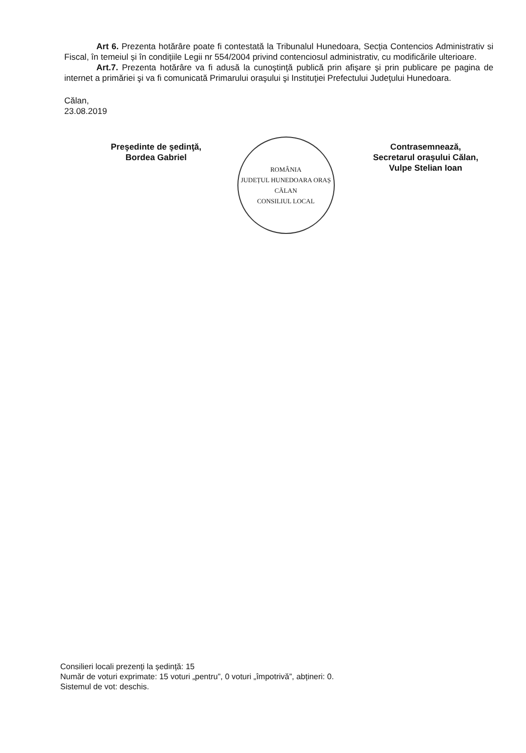Art 6. Prezenta hotărâre poate fi contestată la Tribunalul Hunedoara, Secția Contencios Administrativ si Fiscal, în temeiul și în condițiile Legii nr 554/2004 privind contenciosul administrativ, cu modificările ulterioare.
Art.7. Prezenta hotărâre va fi adusă la cunoştinţă publică prin afişare şi prin publicare pe pagina de internet a primăriei şi va fi comunicată Primarului oraşului şi Instituţiei Prefectului Judeţului Hunedoara.
Călan,
23.08.2019
Preşedinte de şedinţă,
Bordea Gabriel
ROMÂNIA
JUDEȚUL HUNEDOARA ORAȘ CĂLAN
CONSILIUL LOCAL
Contrasemnează,
Secretarul oraşului Călan,
Vulpe Stelian Ioan
Consilieri locali prezenți la ședință: 15
Număr de voturi exprimate: 15 voturi „pentru”, 0 voturi „împotrivă”, abțineri: 0.
Sistemul de vot: deschis.